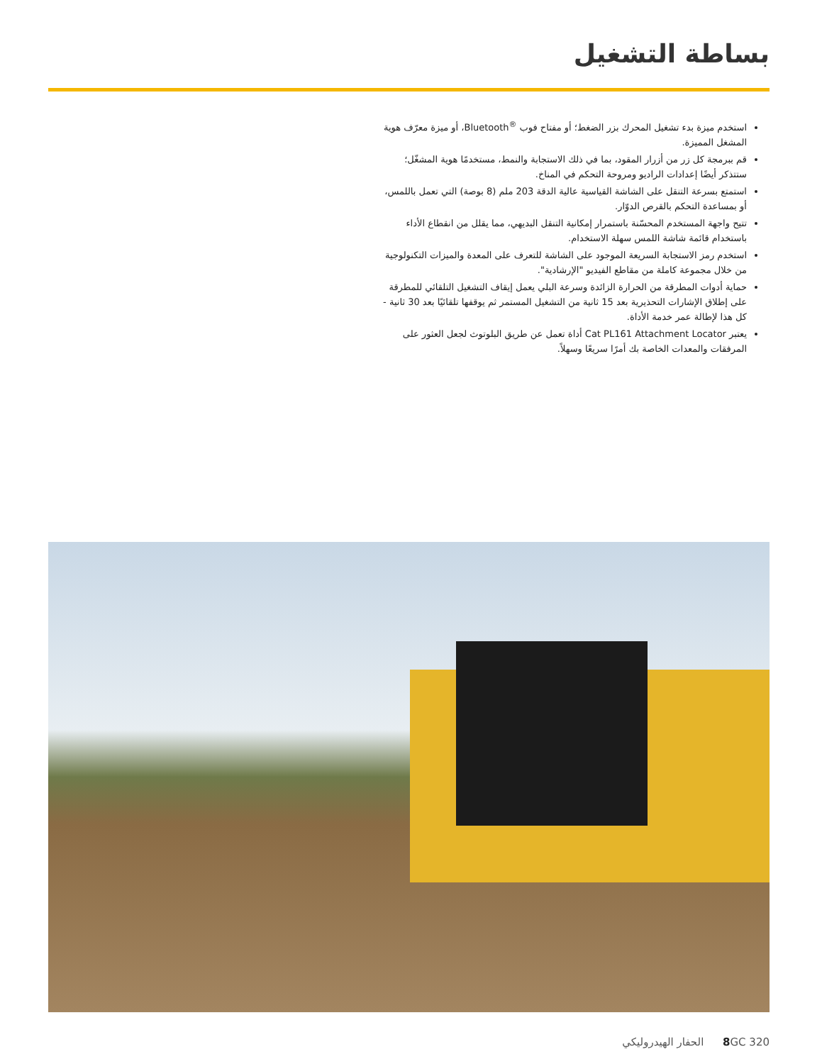بساطة التشغيل
استخدم ميزة بدء تشغيل المحرك بزر الضغط؛ أو مفتاح فوب <sup>®</sup>Bluetooth، أو ميزة معرّف هوية المشغل المميزة.
قم ببرمجة كل زر من أزرار المقود، بما في ذلك الاستجابة والنمط، مستخدمًا هوية المشغّل؛ ستتذكر أيضًا إعدادات الراديو ومروحة التحكم في المناخ.
استمتع بسرعة التنقل على الشاشة القياسية عالية الدقة 203 ملم (8 بوصة) التي تعمل باللمس، أو بمساعدة التحكم بالقرص الدوّار.
تتيح واجهة المستخدم المحسّنة باستمرار إمكانية التنقل البديهي، مما يقلل من انقطاع الأداء باستخدام قائمة شاشة اللمس سهلة الاستخدام.
استخدم رمز الاستجابة السريعة الموجود على الشاشة للتعرف على المعدة والميزات التكنولوجية من خلال مجموعة كاملة من مقاطع الفيديو "الإرشادية".
حماية أدوات المطرقة من الحرارة الزائدة وسرعة البلي يعمل إيقاف التشغيل التلقائي للمطرقة على إطلاق الإشارات التحذيرية بعد 15 ثانية من التشغيل المستمر ثم يوقفها تلقائيًا بعد 30 ثانية - كل هذا لإطالة عمر خدمة الأداة.
يعتبر Cat PL161 Attachment Locator أداة تعمل عن طريق البلوتوث لجعل العثور على المرفقات والمعدات الخاصة بك أمرًا سريعًا وسهلاً.
8 GC 320 الحفار الهيدروليكي